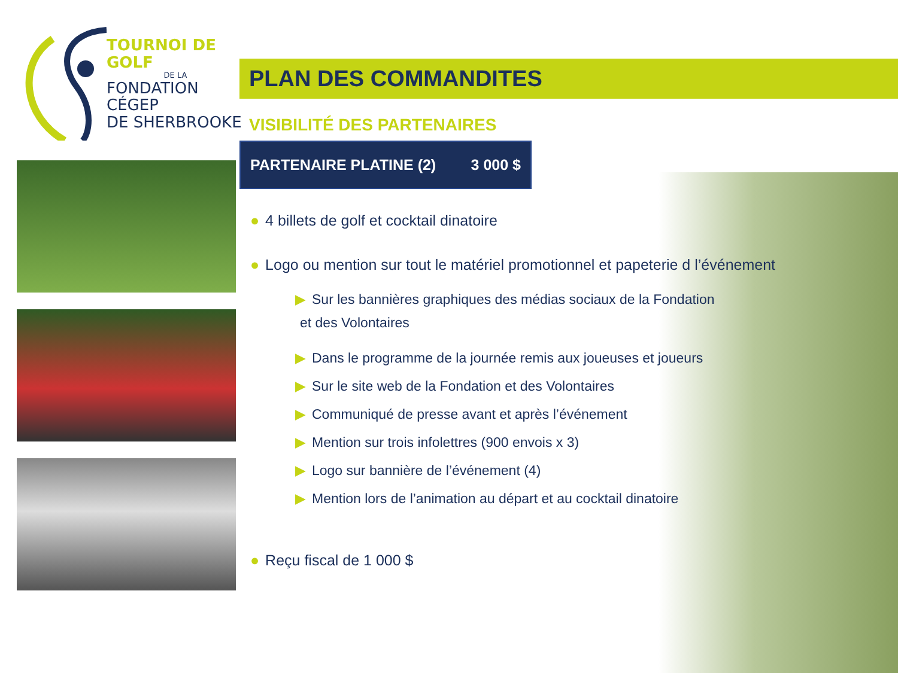TOURNOI DE GOLF
DE LA
FONDATION CÉGEP
DE SHERBROOKE
PLAN DES COMMANDITES
VISIBILITÉ DES PARTENAIRES
PARTENAIRE PLATINE (2) 3 000 $
● 4 billets de golf et cocktail dinatoire
● Logo ou mention sur tout le matériel promotionnel et papeterie d l’événement
▶ Sur les bannières graphiques des médias sociaux de la Fondation
et des Volontaires
▶ Dans le programme de la journée remis aux joueuses et joueurs
▶ Sur le site web de la Fondation et des Volontaires
▶ Communiqué de presse avant et après l’événement
▶ Mention sur trois infolettres (900 envois x 3)
▶ Logo sur bannière de l’événement (4)
▶ Mention lors de l’animation au départ et au cocktail dinatoire
● Reçu fiscal de 1 000 $